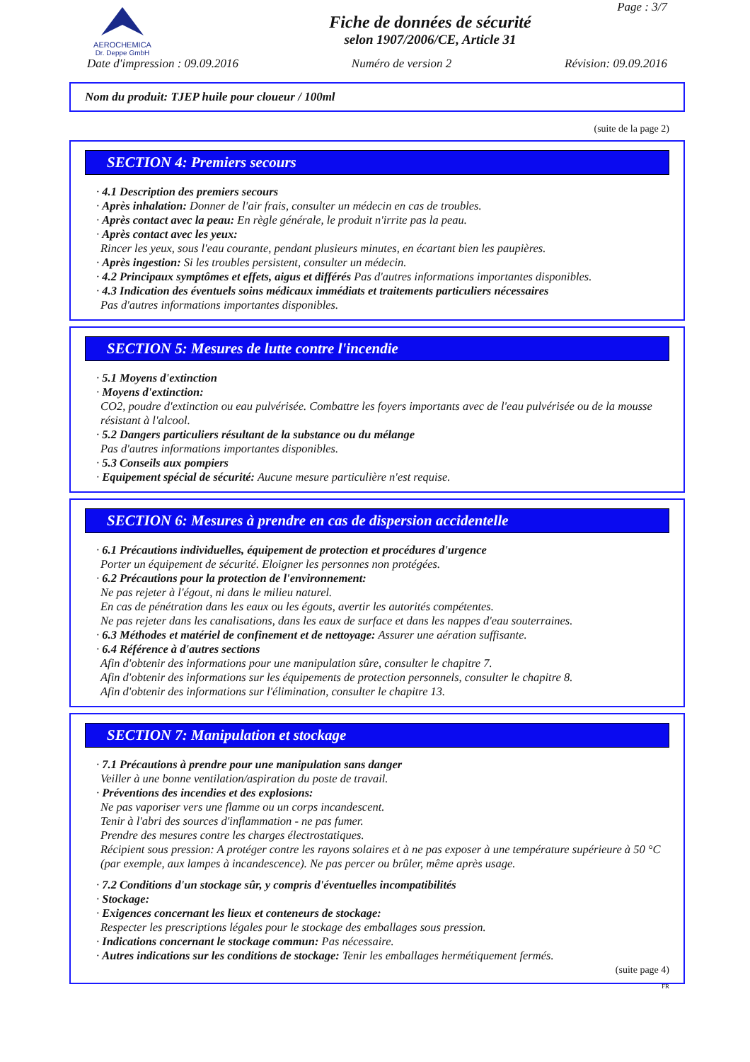AEROCHEMICA
Dr. Deppe GmbH
Fiche de données de sécurité
selon 1907/2006/CE, Article 31
Page : 3/7
Date d'impression : 09.09.2016 Numéro de version 2 Révision: 09.09.2016
Nom du produit: TJEP huile pour cloueur / 100ml
(suite de la page 2)
SECTION 4: Premiers secours
· 4.1 Description des premiers secours
· Après inhalation: Donner de l'air frais, consulter un médecin en cas de troubles.
· Après contact avec la peau: En règle générale, le produit n'irrite pas la peau.
· Après contact avec les yeux:
Rincer les yeux, sous l'eau courante, pendant plusieurs minutes, en écartant bien les paupières.
· Après ingestion: Si les troubles persistent, consulter un médecin.
· 4.2 Principaux symptômes et effets, aigus et différés Pas d'autres informations importantes disponibles.
· 4.3 Indication des éventuels soins médicaux immédiats et traitements particuliers nécessaires
Pas d'autres informations importantes disponibles.
SECTION 5: Mesures de lutte contre l'incendie
· 5.1 Moyens d'extinction
· Moyens d'extinction:
CO2, poudre d'extinction ou eau pulvérisée. Combattre les foyers importants avec de l'eau pulvérisée ou de la mousse résistant à l'alcool.
· 5.2 Dangers particuliers résultant de la substance ou du mélange
Pas d'autres informations importantes disponibles.
· 5.3 Conseils aux pompiers
· Equipement spécial de sécurité: Aucune mesure particulière n'est requise.
SECTION 6: Mesures à prendre en cas de dispersion accidentelle
· 6.1 Précautions individuelles, équipement de protection et procédures d'urgence
Porter un équipement de sécurité. Eloigner les personnes non protégées.
· 6.2 Précautions pour la protection de l'environnement:
Ne pas rejeter à l'égout, ni dans le milieu naturel.
En cas de pénétration dans les eaux ou les égouts, avertir les autorités compétentes.
Ne pas rejeter dans les canalisations, dans les eaux de surface et dans les nappes d'eau souterraines.
· 6.3 Méthodes et matériel de confinement et de nettoyage: Assurer une aération suffisante.
· 6.4 Référence à d'autres sections
Afin d'obtenir des informations pour une manipulation sûre, consulter le chapitre 7.
Afin d'obtenir des informations sur les équipements de protection personnels, consulter le chapitre 8.
Afin d'obtenir des informations sur l'élimination, consulter le chapitre 13.
SECTION 7: Manipulation et stockage
· 7.1 Précautions à prendre pour une manipulation sans danger
Veiller à une bonne ventilation/aspiration du poste de travail.
· Préventions des incendies et des explosions:
Ne pas vaporiser vers une flamme ou un corps incandescent.
Tenir à l'abri des sources d'inflammation - ne pas fumer.
Prendre des mesures contre les charges électrostatiques.
Récipient sous pression: A protéger contre les rayons solaires et à ne pas exposer à une température supérieure à 50 °C (par exemple, aux lampes à incandescence). Ne pas percer ou brûler, même après usage.
· 7.2 Conditions d'un stockage sûr, y compris d'éventuelles incompatibilités
· Stockage:
· Exigences concernant les lieux et conteneurs de stockage:
Respecter les prescriptions légales pour le stockage des emballages sous pression.
· Indications concernant le stockage commun: Pas nécessaire.
· Autres indications sur les conditions de stockage: Tenir les emballages hermétiquement fermés.
(suite page 4)
FR